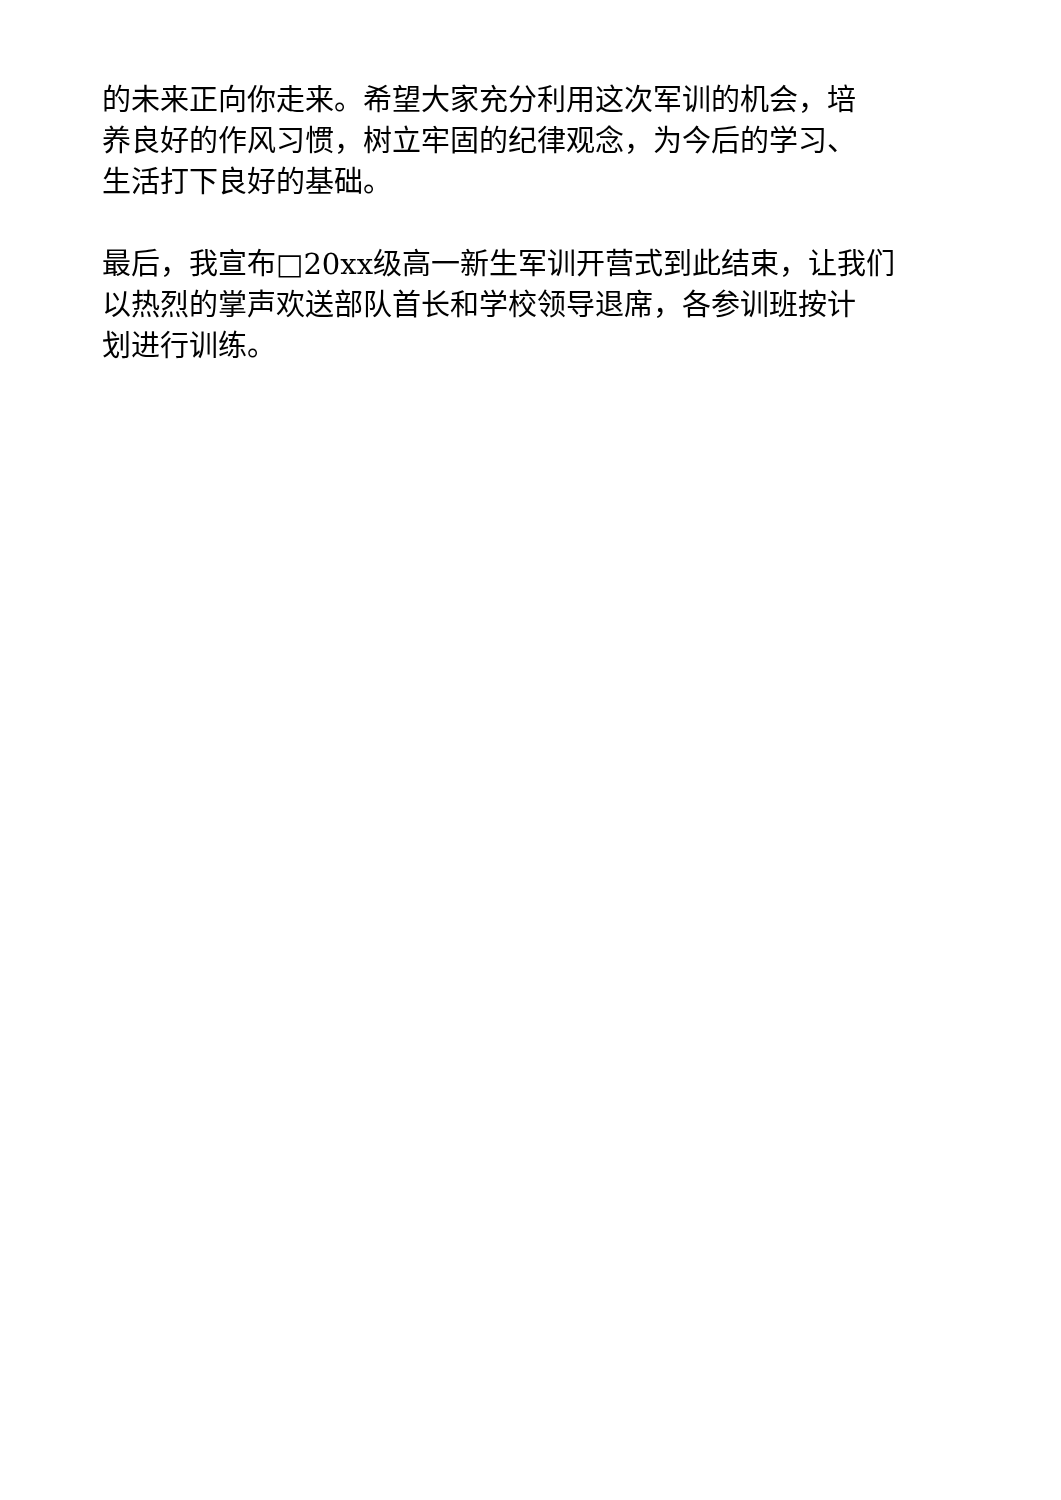的未来正向你走来。希望大家充分利用这次军训的机会，培
养良好的作风习惯，树立牢固的纪律观念，为今后的学习、
生活打下良好的基础。
最后，我宣布□20xx级高一新生军训开营式到此结束，让我们
以热烈的掌声欢送部队首长和学校领导退席，各参训班按计
划进行训练。